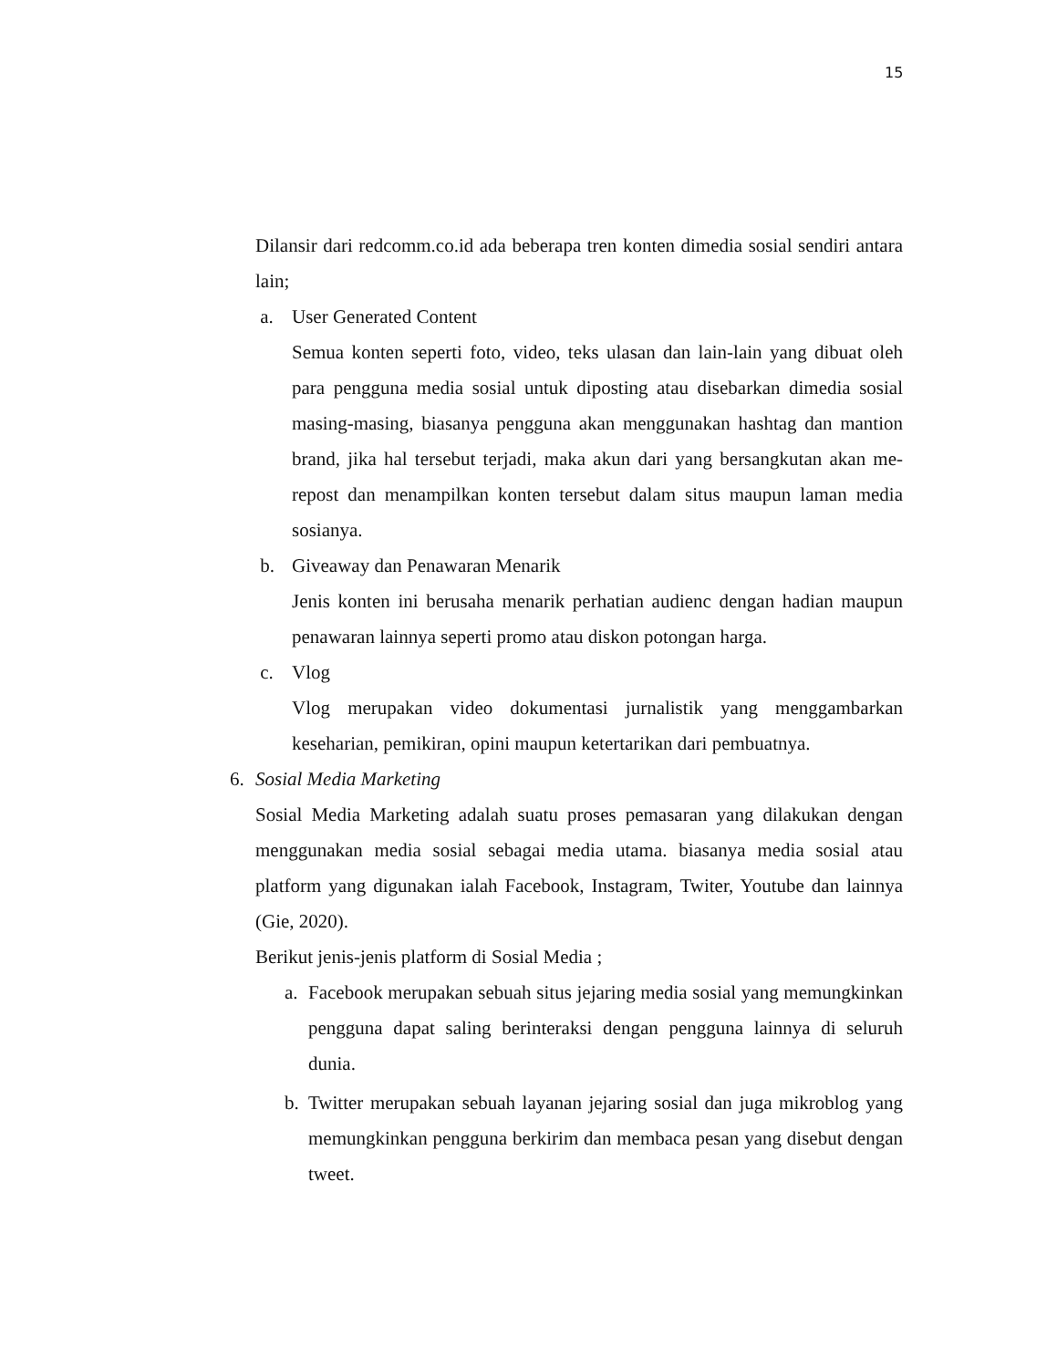15
Dilansir dari redcomm.co.id ada beberapa tren konten dimedia sosial sendiri antara lain;
a. User Generated Content
Semua konten seperti foto, video, teks ulasan dan lain-lain yang dibuat oleh para pengguna media sosial untuk diposting atau disebarkan dimedia sosial masing-masing, biasanya pengguna akan menggunakan hashtag dan mantion brand, jika hal tersebut terjadi, maka akun dari yang bersangkutan akan me-repost dan menampilkan konten tersebut dalam situs maupun laman media sosianya.
b. Giveaway dan Penawaran Menarik
Jenis konten ini berusaha menarik perhatian audienc dengan hadian maupun penawaran lainnya seperti promo atau diskon potongan harga.
c. Vlog
Vlog merupakan video dokumentasi jurnalistik yang menggambarkan keseharian, pemikiran, opini maupun ketertarikan dari pembuatnya.
6. Sosial Media Marketing
Sosial Media Marketing adalah suatu proses pemasaran yang dilakukan dengan menggunakan media sosial sebagai media utama. biasanya media sosial atau platform yang digunakan ialah Facebook, Instagram, Twiter, Youtube dan lainnya (Gie, 2020).
Berikut jenis-jenis platform di Sosial Media ;
a. Facebook merupakan sebuah situs jejaring media sosial yang memungkinkan pengguna dapat saling berinteraksi dengan pengguna lainnya di seluruh dunia.
b. Twitter merupakan sebuah layanan jejaring sosial dan juga mikroblog yang memungkinkan pengguna berkirim dan membaca pesan yang disebut dengan tweet.